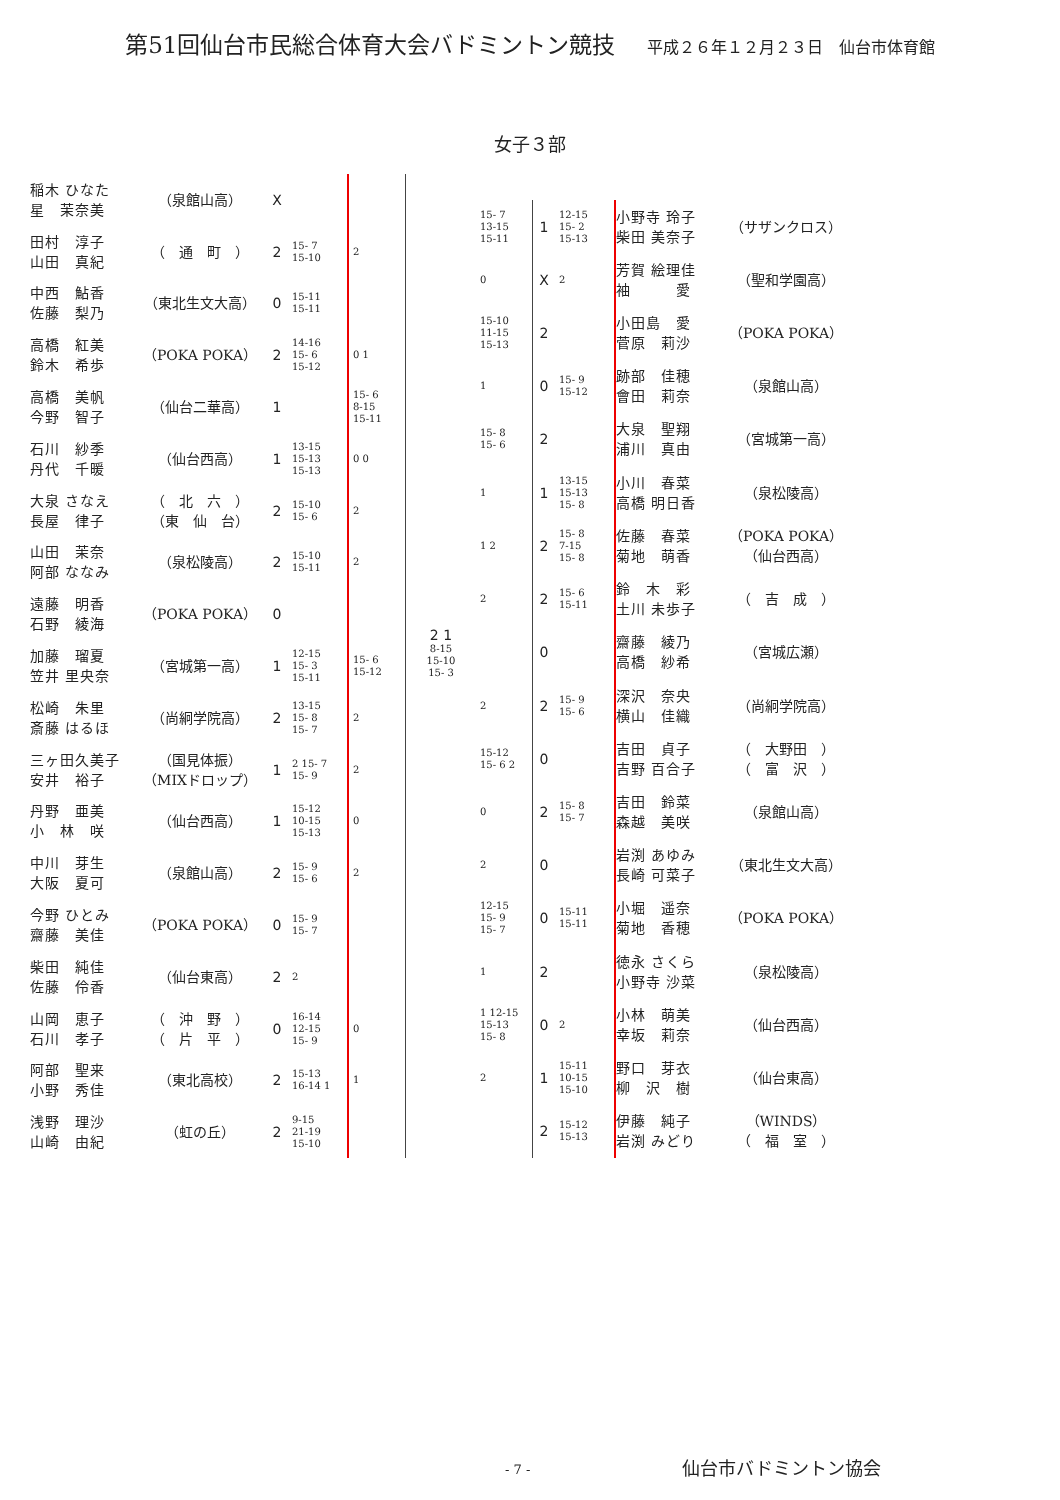第51回仙台市民総合体育大会バドミントン競技 平成２６年１２月２３日　仙台市体育館
女子３部
| 稲木 ひなた 星 茉奈美 | （泉館山高） | X | | |
| 田村 淳子 山田 真紀 | （ 通 町 ） | 2 | 15- 7 15-10 | 2 |
| 中西 鮎香 佐藤 梨乃 | （東北生文大高） | 0 | 15-11 15-11 | |
| 高橋 紅美 鈴木 希歩 | （POKA POKA） | 2 | 14-16 15- 6 15-12 | 0 1 |
| 高橋 美帆 今野 智子 | （仙台二華高） | 1 | | 15- 6 8-15 15-11 |
| 石川 紗季 丹代 千暖 | （仙台西高） | 1 | 13-15 15-13 15-13 | 0 0 |
| 大泉 さなえ 長屋 律子 | （ 北 六 ） （東 仙 台） | 2 | 15-10 15- 6 | 2 |
| 山田 茉奈 阿部 ななみ | （泉松陵高） | 2 | 15-10 15-11 | 2 |
| 遠藤 明香 石野 綾海 | （POKA POKA） | 0 | | |
| 加藤 瑠夏 笠井 里央奈 | （宮城第一高） | 1 | 12-15 15- 3 15-11 | 15- 6 15-12 |
| 松崎 朱里 斎藤 はるほ | （尚絅学院高） | 2 | 13-15 15- 8 15- 7 | 2 |
| 三ヶ田久美子 安井 裕子 | （国見体振） （MIXドロップ） | 1 | 2 15- 7 15- 9 | 2 |
| 丹野 亜美 小 林 咲 | （仙台西高） | 1 | 15-12 10-15 15-13 | 0 |
| 中川 芽生 大阪 夏可 | （泉館山高） | 2 | 15- 9 15- 6 | 2 |
| 今野 ひとみ 齋藤 美佳 | （POKA POKA） | 0 | 15- 9 15- 7 | |
| 柴田 純佳 佐藤 伶香 | （仙台東高） | 2 | 2 | |
| 山岡 恵子 石川 孝子 | （ 沖 野 ） （ 片 平 ） | 0 | 16-14 12-15 15- 9 | 0 |
| 阿部 聖来 小野 秀佳 | （東北高校） | 2 | 15-13 16-14 1 | 1 |
| 浅野 理沙 山崎 由紀 | （虹の丘） | 2 | 9-15 21-19 15-10 | |
2 1
8-15
15-10
15- 3
| 15- 7 13-15 15-11 | 1 | 12-15 15- 2 15-13 | 小野寺 玲子 柴田 美奈子 | （サザンクロス） |
| 0 | X | 2 | 芳賀 絵理佳 袖 愛 | （聖和学園高） |
| 15-10 11-15 15-13 | 2 | | 小田島 愛 菅原 莉沙 | （POKA POKA） |
| 1 | 0 | 15- 9 15-12 | 跡部 佳穂 會田 莉奈 | （泉館山高） |
| 15- 8 15- 6 | 2 | | 大泉 聖翔 浦川 真由 | （宮城第一高） |
| 1 | 1 | 13-15 15-13 15- 8 | 小川 春菜 高橋 明日香 | （泉松陵高） |
| 1 2 | 2 | 15- 8 7-15 15- 8 | 佐藤 春菜 菊地 萌香 | （POKA POKA） （仙台西高） |
| 2 | 2 | 15- 6 15-11 | 鈴 木 彩 土川 未歩子 | （ 吉 成 ） |
| | 0 | | 齋藤 綾乃 高橋 紗希 | （宮城広瀬） |
| 2 | 2 | 15- 9 15- 6 | 深沢 奈央 横山 佳織 | （尚絅学院高） |
| 15-12 15- 6 2 | 0 | | 吉田 貞子 吉野 百合子 | （ 大野田 ） （ 富 沢 ） |
| 0 | 2 | 15- 8 15- 7 | 吉田 鈴菜 森越 美咲 | （泉館山高） |
| 2 | 0 | | 岩渕 あゆみ 長崎 可菜子 | （東北生文大高） |
| 12-15 15- 9 15- 7 | 0 | 15-11 15-11 | 小堀 遥奈 菊地 香穂 | （POKA POKA） |
| 1 | 2 | | 徳永 さくら 小野寺 沙菜 | （泉松陵高） |
| 1 12-15 15-13 15- 8 | 0 | 2 | 小林 萌美 幸坂 莉奈 | （仙台西高） |
| 2 | 1 | 15-11 10-15 15-10 | 野口 芽衣 柳 沢 樹 | （仙台東高） |
| | 2 | 15-12 15-13 | 伊藤 純子 岩渕 みどり | （WINDS） （ 福 室 ） |
- 7 - 仙台市バドミントン協会